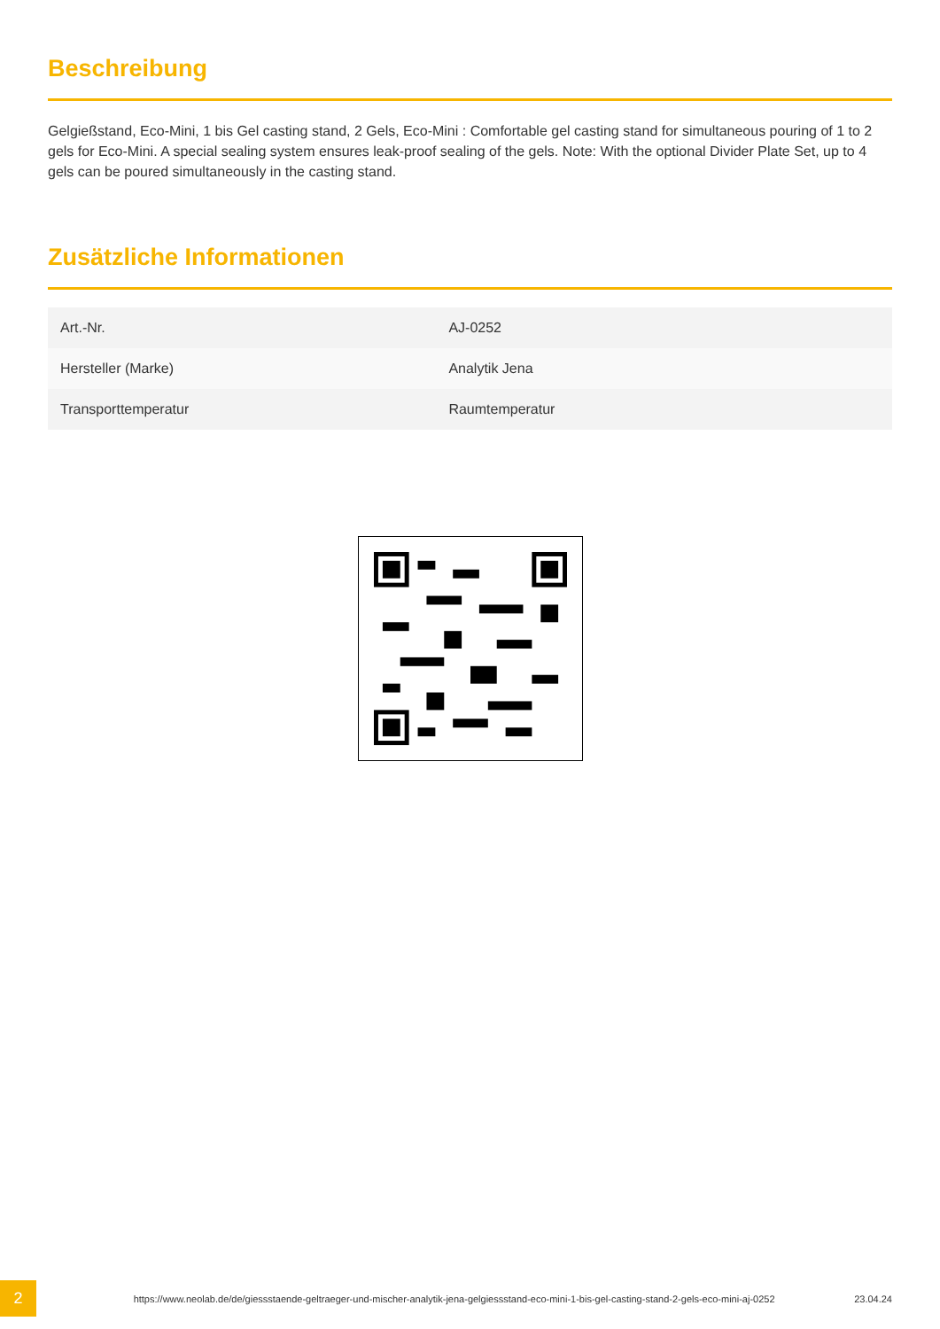Beschreibung
Gelgießstand, Eco-Mini, 1 bis Gel casting stand, 2 Gels, Eco-Mini : Comfortable gel casting stand for simultaneous pouring of 1 to 2 gels for Eco-Mini. A special sealing system ensures leak-proof sealing of the gels. Note: With the optional Divider Plate Set, up to 4 gels can be poured simultaneously in the casting stand.
Zusätzliche Informationen
| Art.-Nr. | AJ-0252 |
| Hersteller (Marke) | Analytik Jena |
| Transporttemperatur | Raumtemperatur |
2
https://www.neolab.de/de/giessstaende-geltraeger-und-mischer-analytik-jena-gelgiessstand-eco-mini-1-bis-gel-casting-stand-2-gels-eco-mini-aj-0252
23.04.24